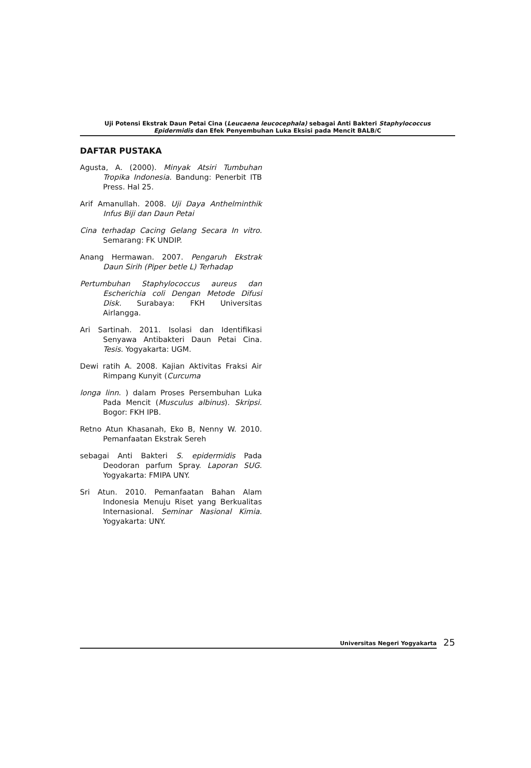Uji Potensi Ekstrak Daun Petai Cina (Leucaena leucocephala) sebagai Anti Bakteri Staphylococcus
Epidermidis dan Efek Penyembuhan Luka Eksisi pada Mencit BALB/C
DAFTAR PUSTAKA
Agusta, A. (2000). Minyak Atsiri Tumbuhan Tropika Indonesia. Bandung: Penerbit ITB Press. Hal 25.
Arif Amanullah. 2008. Uji Daya Anthelminthik Infus Biji dan Daun Petai
Cina terhadap Cacing Gelang Secara In vitro. Semarang: FK UNDIP.
Anang Hermawan. 2007. Pengaruh Ekstrak Daun Sirih (Piper betle L) Terhadap
Pertumbuhan Staphylococcus aureus dan Escherichia coli Dengan Metode Difusi Disk. Surabaya: FKH Universitas Airlangga.
Ari Sartinah. 2011. Isolasi dan Identifikasi Senyawa Antibakteri Daun Petai Cina. Tesis. Yogyakarta: UGM.
Dewi ratih A. 2008. Kajian Aktivitas Fraksi Air Rimpang Kunyit (Curcuma
longa linn. ) dalam Proses Persembuhan Luka Pada Mencit (Musculus albinus). Skripsi. Bogor: FKH IPB.
Retno Atun Khasanah, Eko B, Nenny W. 2010. Pemanfaatan Ekstrak Sereh
sebagai Anti Bakteri S. epidermidis Pada Deodoran parfum Spray. Laporan SUG. Yogyakarta: FMIPA UNY.
Sri Atun. 2010. Pemanfaatan Bahan Alam Indonesia Menuju Riset yang Berkualitas Internasional. Seminar Nasional Kimia. Yogyakarta: UNY.
Universitas Negeri Yogyakarta 25